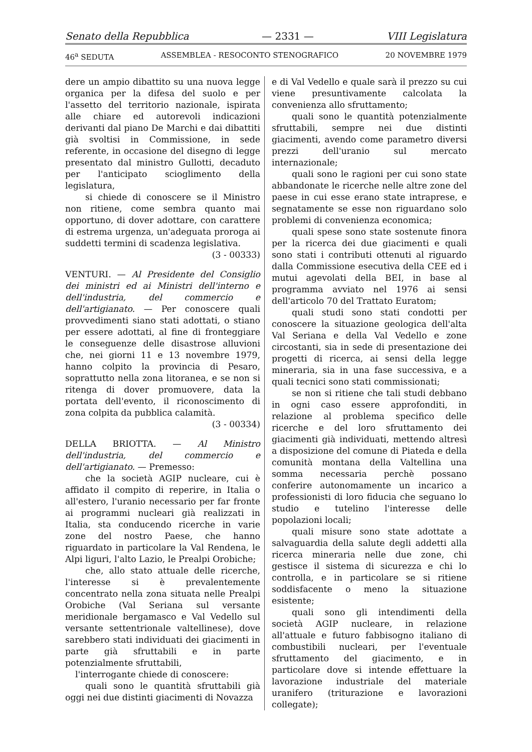Senato della Repubblica — 2331 — VIII Legislatura
46<sup>a</sup> SEDUTA ASSEMBLEA - RESOCONTO STENOGRAFICO 20 NOVEMBRE 1979
dere un ampio dibattito su una nuova legge organica per la difesa del suolo e per l'assetto del territorio nazionale, ispirata alle chiare ed autorevoli indicazioni derivanti dal piano De Marchi e dai dibattiti già svoltisi in Commissione, in sede referente, in occasione del disegno di legge presentato dal ministro Gullotti, decaduto per l'anticipato scioglimento della legislatura,
si chiede di conoscere se il Ministro non ritiene, come sembra quanto mai opportuno, di dover adottare, con carattere di estrema urgenza, un'adeguata proroga ai suddetti termini di scadenza legislativa.
(3 - 00333)
VENTURI. — Al Presidente del Consiglio dei ministri ed ai Ministri dell'interno e dell'industria, del commercio e dell'artigianato. — Per conoscere quali provvedimenti siano stati adottati, o stiano per essere adottati, al fine di fronteggiare le conseguenze delle disastrose alluvioni che, nei giorni 11 e 13 novembre 1979, hanno colpito la provincia di Pesaro, soprattutto nella zona litoranea, e se non si ritenga di dover promuovere, data la portata dell'evento, il riconoscimento di zona colpita da pubblica calamità.
(3 - 00334)
DELLA BRIOTTA. — Al Ministro dell'industria, del commercio e dell'artigianato. — Premesso:
che la società AGIP nucleare, cui è affidato il compito di reperire, in Italia o all'estero, l'uranio necessario per far fronte ai programmi nucleari già realizzati in Italia, sta conducendo ricerche in varie zone del nostro Paese, che hanno riguardato in particolare la Val Rendena, le Alpi liguri, l'alto Lazio, le Prealpi Orobiche;
che, allo stato attuale delle ricerche, l'interesse si è prevalentemente concentrato nella zona situata nelle Prealpi Orobiche (Val Seriana sul versante meridionale bergamasco e Val Vedello sul versante settentrionale valtellinese), dove sarebbero stati individuati dei giacimenti in parte già sfruttabili e in parte potenzialmente sfruttabili,
l'interrogante chiede di conoscere:
quali sono le quantità sfruttabili già oggi nei due distinti giacimenti di Novazza
e di Val Vedello e quale sarà il prezzo su cui viene presuntivamente calcolata la convenienza allo sfruttamento;
quali sono le quantità potenzialmente sfruttabili, sempre nei due distinti giacimenti, avendo come parametro diversi prezzi dell'uranio sul mercato internazionale;
quali sono le ragioni per cui sono state abbandonate le ricerche nelle altre zone del paese in cui esse erano state intraprese, e segnatamente se esse non riguardano solo problemi di convenienza economica;
quali spese sono state sostenute finora per la ricerca dei due giacimenti e quali sono stati i contributi ottenuti al riguardo dalla Commissione esecutiva della CEE ed i mutui agevolati della BEI, in base al programma avviato nel 1976 ai sensi dell'articolo 70 del Trattato Euratom;
quali studi sono stati condotti per conoscere la situazione geologica dell'alta Val Seriana e della Val Vedello e zone circostanti, sia in sede di presentazione dei progetti di ricerca, ai sensi della legge mineraria, sia in una fase successiva, e a quali tecnici sono stati commissionati;
se non si ritiene che tali studi debbano in ogni caso essere approfonditi, in relazione al problema specifico delle ricerche e del loro sfruttamento dei giacimenti già individuati, mettendo altresì a disposizione del comune di Piateda e della comunità montana della Valtellina una somma necessaria perchè possano conferire autonomamente un incarico a professionisti di loro fiducia che seguano lo studio e tutelino l'interesse delle popolazioni locali;
quali misure sono state adottate a salvaguardia della salute degli addetti alla ricerca mineraria nelle due zone, chi gestisce il sistema di sicurezza e chi lo controlla, e in particolare se si ritiene soddisfacente o meno la situazione esistente;
quali sono gli intendimenti della società AGIP nucleare, in relazione all'attuale e futuro fabbisogno italiano di combustibili nucleari, per l'eventuale sfruttamento del giacimento, e in particolare dove si intende effettuare la lavorazione industriale del materiale uranifero (triturazione e lavorazioni collegate);